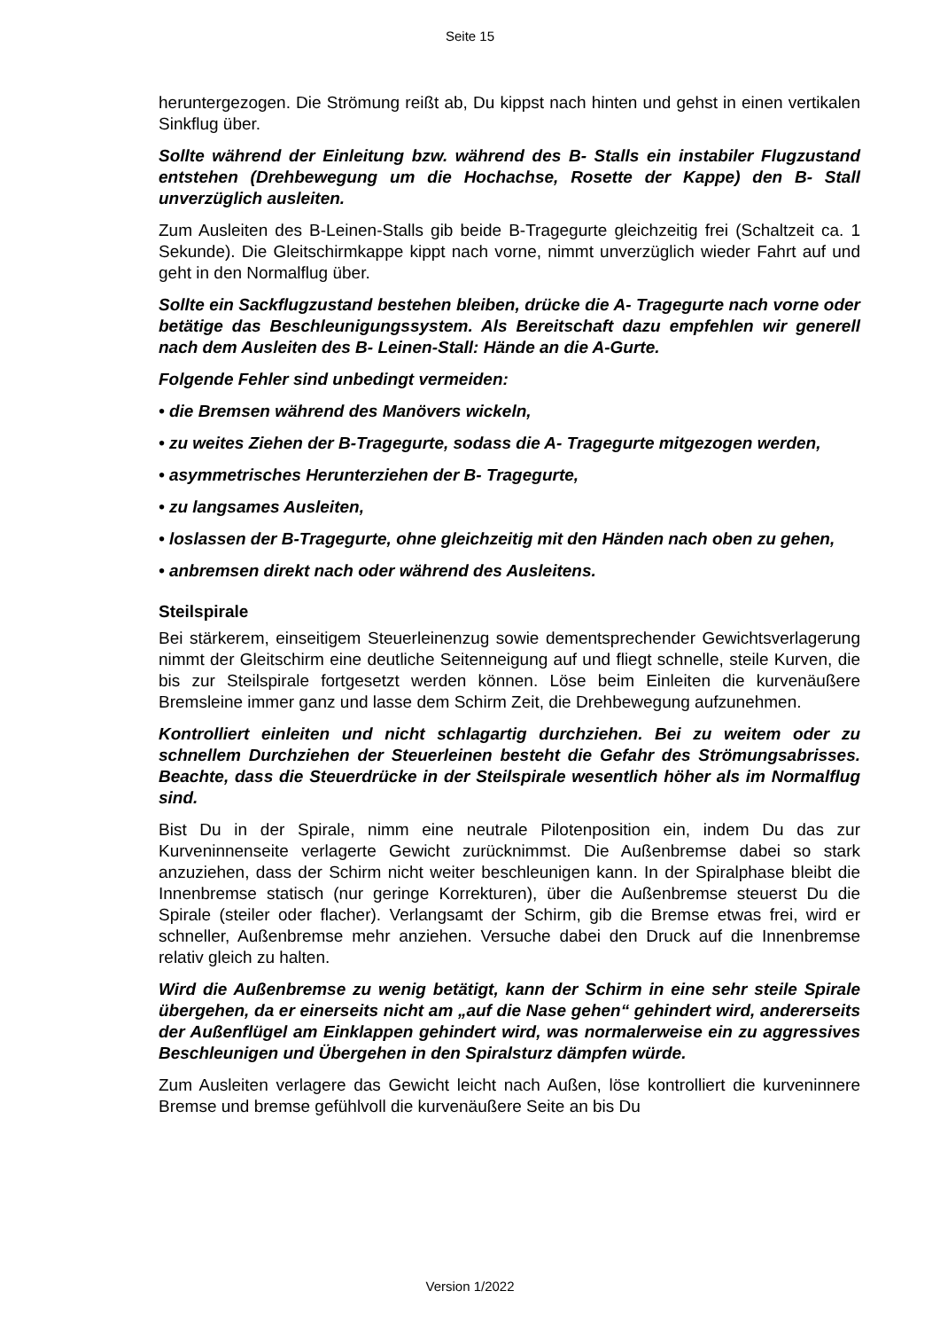Seite 15
heruntergezogen. Die Strömung reißt ab, Du kippst nach hinten und gehst in einen vertikalen Sinkflug über.
Sollte während der Einleitung bzw. während des B- Stalls ein instabiler Flugzustand entstehen (Drehbewegung um die Hochachse, Rosette der Kappe) den B- Stall unverzüglich ausleiten.
Zum Ausleiten des B-Leinen-Stalls gib beide B-Tragegurte gleichzeitig frei (Schaltzeit ca. 1 Sekunde). Die Gleitschirmkappe kippt nach vorne, nimmt unverzüglich wieder Fahrt auf und geht in den Normalflug über.
Sollte ein Sackflugzustand bestehen bleiben, drücke die A- Tragegurte nach vorne oder betätige das Beschleunigungssystem. Als Bereitschaft dazu empfehlen wir generell nach dem Ausleiten des B- Leinen-Stall: Hände an die A-Gurte.
Folgende Fehler sind unbedingt vermeiden:
• die Bremsen während des Manövers wickeln,
• zu weites Ziehen der B-Tragegurte, sodass die A- Tragegurte mitgezogen werden,
• asymmetrisches Herunterziehen der B- Tragegurte,
• zu langsames Ausleiten,
• loslassen der B-Tragegurte, ohne gleichzeitig mit den Händen nach oben zu gehen,
• anbremsen direkt nach oder während des Ausleitens.
Steilspirale
Bei stärkerem, einseitigem Steuerleinenzug sowie dementsprechender Gewichtsverlagerung nimmt der Gleitschirm eine deutliche Seitenneigung auf und fliegt schnelle, steile Kurven, die bis zur Steilspirale fortgesetzt werden können. Löse beim Einleiten die kurvenäußere Bremsleine immer ganz und lasse dem Schirm Zeit, die Drehbewegung aufzunehmen.
Kontrolliert einleiten und nicht schlagartig durchziehen. Bei zu weitem oder zu schnellem Durchziehen der Steuerleinen besteht die Gefahr des Strömungsabrisses. Beachte, dass die Steuerdrücke in der Steilspirale wesentlich höher als im Normalflug sind.
Bist Du in der Spirale, nimm eine neutrale Pilotenposition ein, indem Du das zur Kurveninnenseite verlagerte Gewicht zurücknimmst. Die Außenbremse dabei so stark anzuziehen, dass der Schirm nicht weiter beschleunigen kann. In der Spiralphase bleibt die Innenbremse statisch (nur geringe Korrekturen), über die Außenbremse steuerst Du die Spirale (steiler oder flacher). Verlangsamt der Schirm, gib die Bremse etwas frei, wird er schneller, Außenbremse mehr anziehen. Versuche dabei den Druck auf die Innenbremse relativ gleich zu halten.
Wird die Außenbremse zu wenig betätigt, kann der Schirm in eine sehr steile Spirale übergehen, da er einerseits nicht am „auf die Nase gehen“ gehindert wird, andererseits der Außenflügel am Einklappen gehindert wird, was normalerweise ein zu aggressives Beschleunigen und Übergehen in den Spiralsturz dämpfen würde.
Zum Ausleiten verlagere das Gewicht leicht nach Außen, löse kontrolliert die kurveninnere Bremse und bremse gefühlvoll die kurvenäußere Seite an bis Du
Version 1/2022